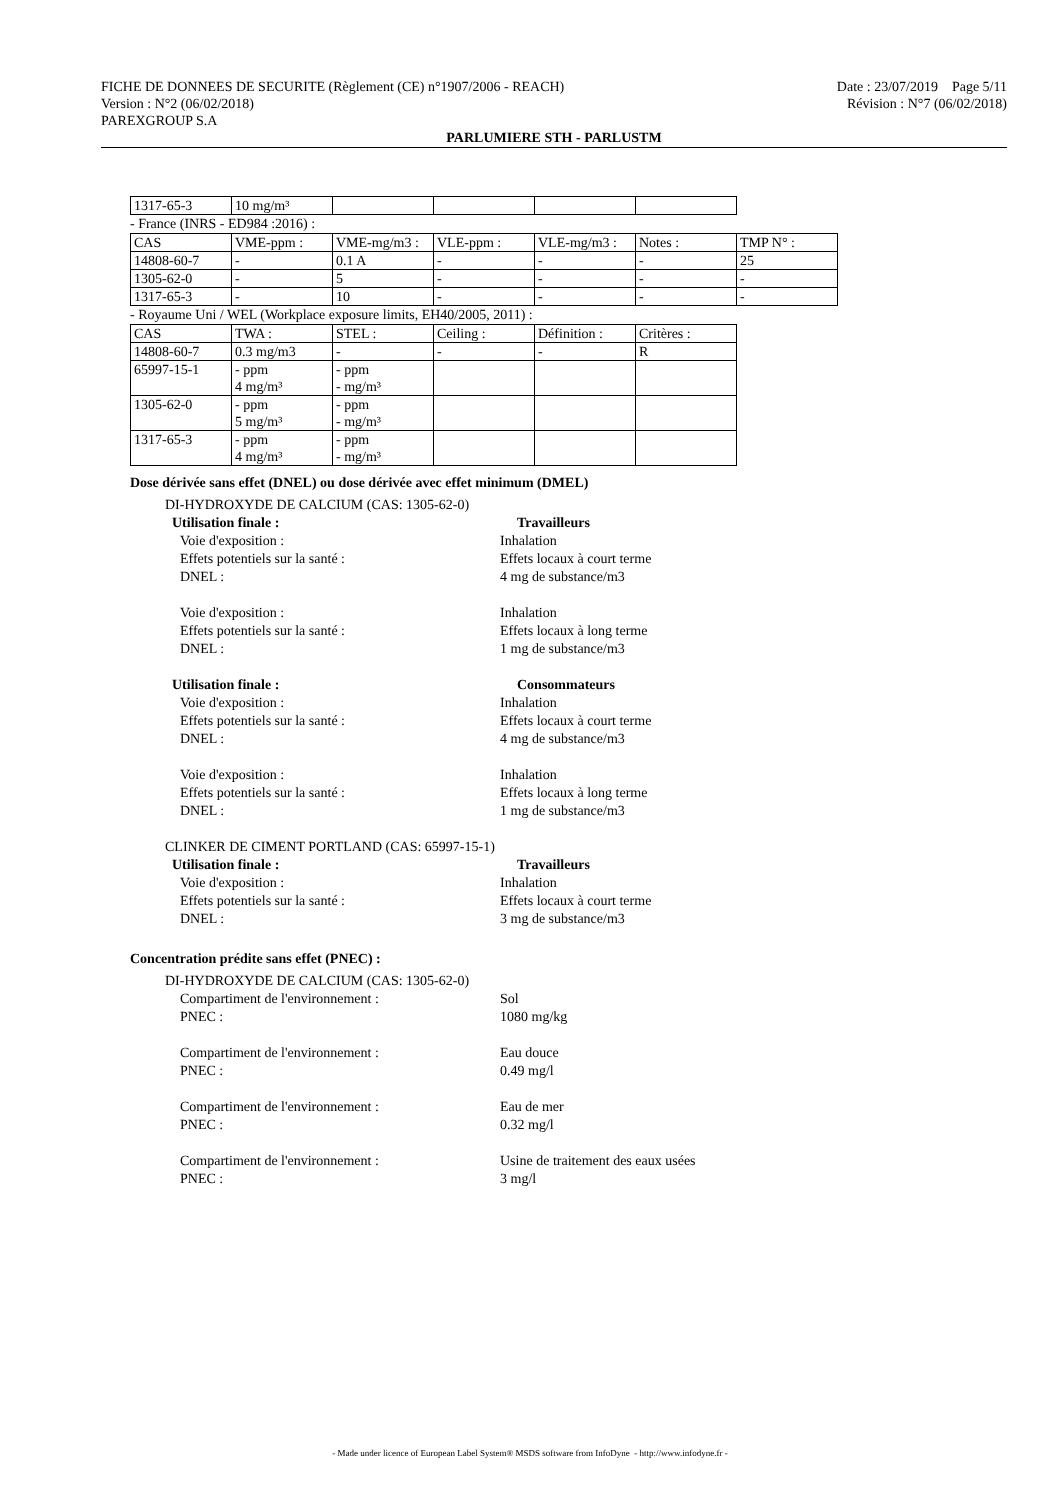FICHE DE DONNEES DE SECURITE (Règlement (CE) n°1907/2006 - REACH) Date : 23/07/2019 Page 5/11
Version : N°2 (06/02/2018) Révision : N°7 (06/02/2018)
PAREXGROUP S.A
PARLUMIERE STH - PARLUSTM
| 1317-65-3 | 10 mg/m³ | | | | |
- France (INRS - ED984 :2016) :
| CAS | VME-ppm : | VME-mg/m3 : | VLE-ppm : | VLE-mg/m3 : | Notes : | TMP N° : |
| 14808-60-7 | - | 0.1 A | - | - | - | 25 |
| 1305-62-0 | - | 5 | - | - | - | - |
| 1317-65-3 | - | 10 | - | - | - | - |
- Royaume Uni / WEL (Workplace exposure limits, EH40/2005, 2011) :
| CAS | TWA : | STEL : | Ceiling : | Définition : | Critères : |
| 14808-60-7 | 0.3 mg/m3 | - | - | - | R |
| 65997-15-1 | - ppm 4 mg/m³ | - ppm - mg/m³ | | | |
| 1305-62-0 | - ppm 5 mg/m³ | - ppm - mg/m³ | | | |
| 1317-65-3 | - ppm 4 mg/m³ | - ppm - mg/m³ | | | |
Dose dérivée sans effet (DNEL) ou dose dérivée avec effet minimum (DMEL)
DI-HYDROXYDE DE CALCIUM (CAS: 1305-62-0)
Utilisation finale : Travailleurs
Voie d'exposition : Inhalation
Effets potentiels sur la santé : Effets locaux à court terme
DNEL : 4 mg de substance/m3
Voie d'exposition : Inhalation
Effets potentiels sur la santé : Effets locaux à long terme
DNEL : 1 mg de substance/m3
Utilisation finale : Consommateurs
Voie d'exposition : Inhalation
Effets potentiels sur la santé : Effets locaux à court terme
DNEL : 4 mg de substance/m3
Voie d'exposition : Inhalation
Effets potentiels sur la santé : Effets locaux à long terme
DNEL : 1 mg de substance/m3
CLINKER DE CIMENT PORTLAND (CAS: 65997-15-1)
Utilisation finale : Travailleurs
Voie d'exposition : Inhalation
Effets potentiels sur la santé : Effets locaux à court terme
DNEL : 3 mg de substance/m3
Concentration prédite sans effet (PNEC) :
DI-HYDROXYDE DE CALCIUM (CAS: 1305-62-0)
Compartiment de l'environnement : Sol
PNEC : 1080 mg/kg
Compartiment de l'environnement : Eau douce
PNEC : 0.49 mg/l
Compartiment de l'environnement : Eau de mer
PNEC : 0.32 mg/l
Compartiment de l'environnement : Usine de traitement des eaux usées
PNEC : 3 mg/l
- Made under licence of European Label System® MSDS software from InfoDyne - http://www.infodyne.fr -